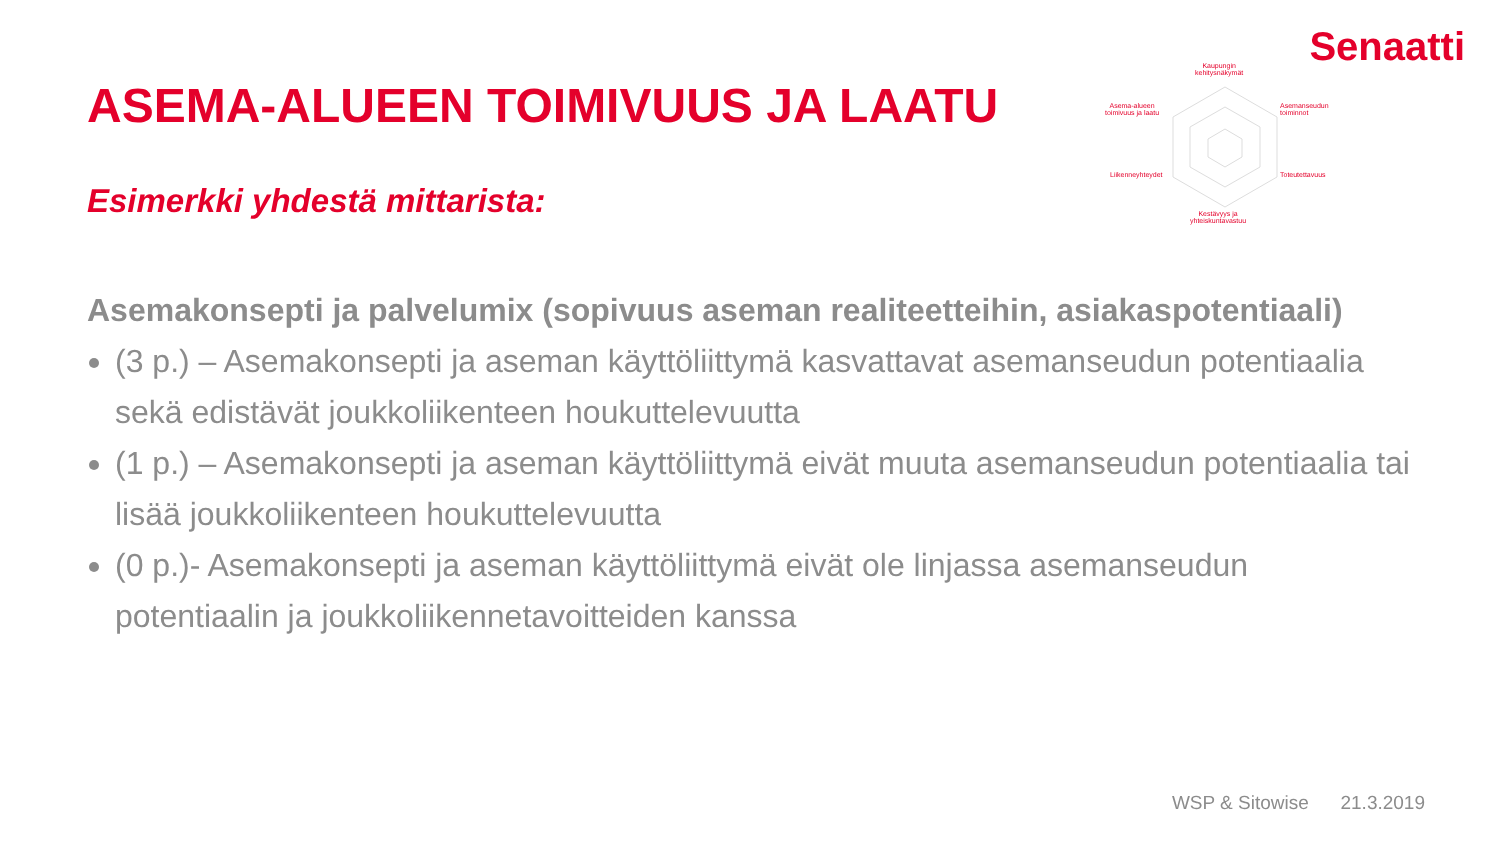Senaatti
Kaupungin
kehitysnäkymät
Asema-alueen
toimivuus ja laatu
Asemanseudun
toiminnot
Liikenneyhteydet Toteutettavuus
Kestävyys ja
yhteiskuntavastuu
ASEMA-ALUEEN TOIMIVUUS JA LAATU
Esimerkki yhdestä mittarista:
Asemakonsepti ja palvelumix (sopivuus aseman realiteetteihin, asiakaspotentiaali)
(3 p.) – Asemakonsepti ja aseman käyttöliittymä kasvattavat asemanseudun potentiaalia sekä edistävät joukkoliikenteen houkuttelevuutta
(1 p.) – Asemakonsepti ja aseman käyttöliittymä eivät muuta asemanseudun potentiaalia tai lisää joukkoliikenteen houkuttelevuutta
(0 p.)- Asemakonsepti ja aseman käyttöliittymä eivät ole linjassa asemanseudun potentiaalin ja joukkoliikennetavoitteiden kanssa
WSP & Sitowise 21.3.2019